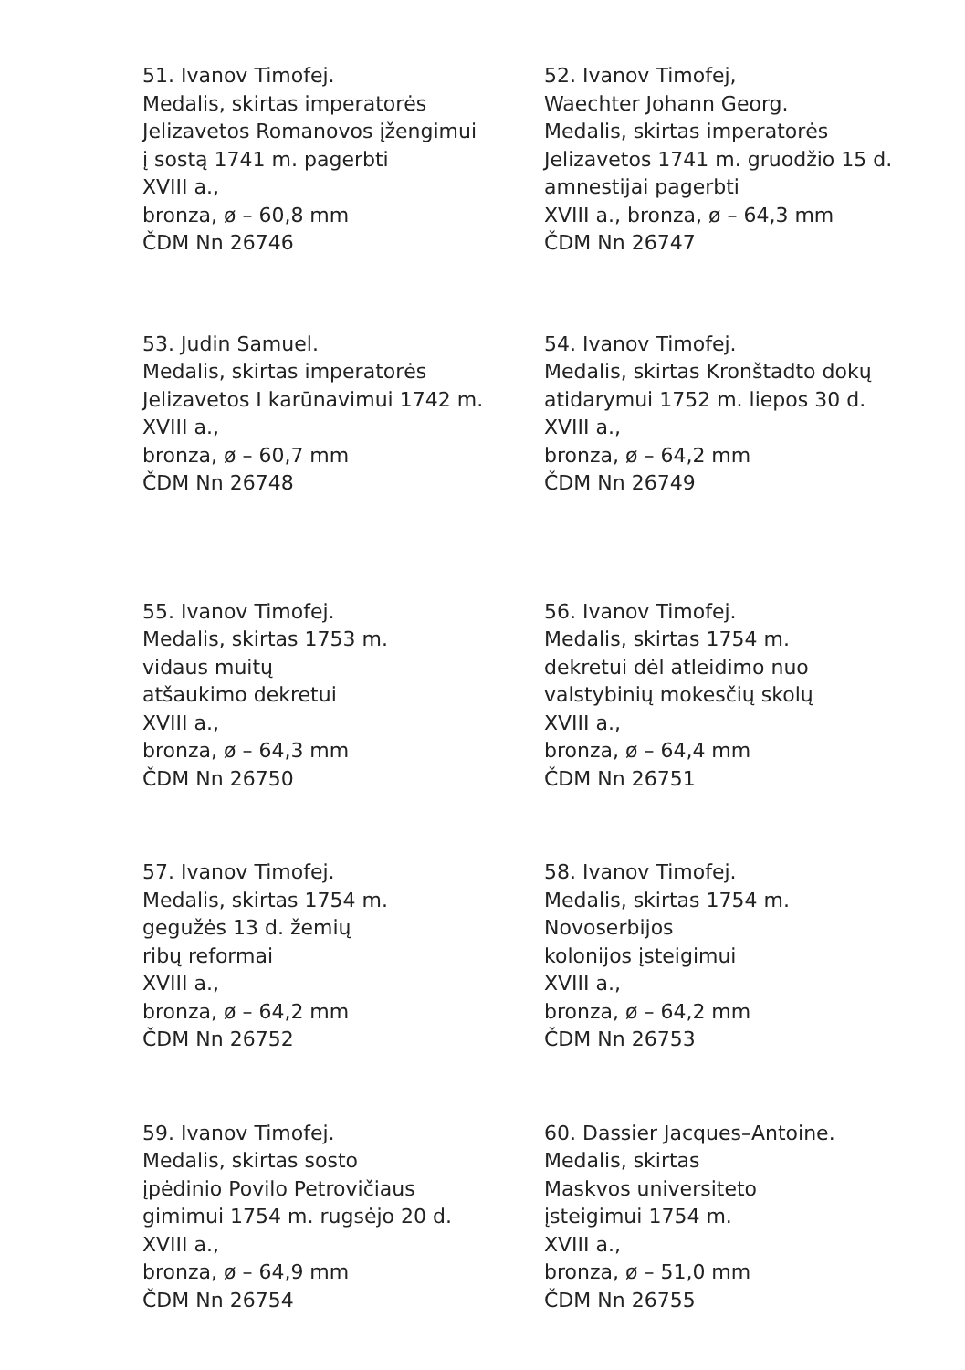51. Ivanov Timofej.
Medalis, skirtas imperatorės
Jelizavetos Romanovos įžengimui
į sostą 1741 m. pagerbti
XVIII a.,
bronza, ø – 60,8 mm
ČDM Nn 26746
52. Ivanov Timofej,
Waechter Johann Georg.
Medalis, skirtas imperatorės
Jelizavetos 1741 m. gruodžio 15 d.
amnestijai pagerbti
XVIII a., bronza, ø – 64,3 mm
ČDM Nn 26747
53. Judin Samuel.
Medalis, skirtas imperatorės
Jelizavetos I karūnavimui 1742 m.
XVIII a.,
bronza, ø – 60,7 mm
ČDM Nn 26748
54. Ivanov Timofej.
Medalis, skirtas Kronštadto dokų
atidarymui 1752 m. liepos 30 d.
XVIII a.,
bronza, ø – 64,2 mm
ČDM Nn 26749
55. Ivanov Timofej.
Medalis, skirtas 1753 m.
vidaus muitų
atšaukimo dekretui
XVIII a.,
bronza, ø – 64,3 mm
ČDM Nn 26750
56. Ivanov Timofej.
Medalis, skirtas 1754 m.
dekretui dėl atleidimo nuo
valstybinių mokesčių skolų
XVIII a.,
bronza, ø – 64,4 mm
ČDM Nn 26751
57. Ivanov Timofej.
Medalis, skirtas 1754 m.
gegužės 13 d. žemių
ribų reformai
XVIII a.,
bronza, ø – 64,2 mm
ČDM Nn 26752
58. Ivanov Timofej.
Medalis, skirtas 1754 m.
Novoserbijos
kolonijos įsteigimui
XVIII a.,
bronza, ø – 64,2 mm
ČDM Nn 26753
59. Ivanov Timofej.
Medalis, skirtas sosto
įpėdinio Povilo Petrovičiaus
gimimui 1754 m. rugsėjo 20 d.
XVIII a.,
bronza, ø – 64,9 mm
ČDM Nn 26754
60. Dassier Jacques–Antoine.
Medalis, skirtas
Maskvos universiteto
įsteigimui 1754 m.
XVIII a.,
bronza, ø – 51,0 mm
ČDM Nn 26755